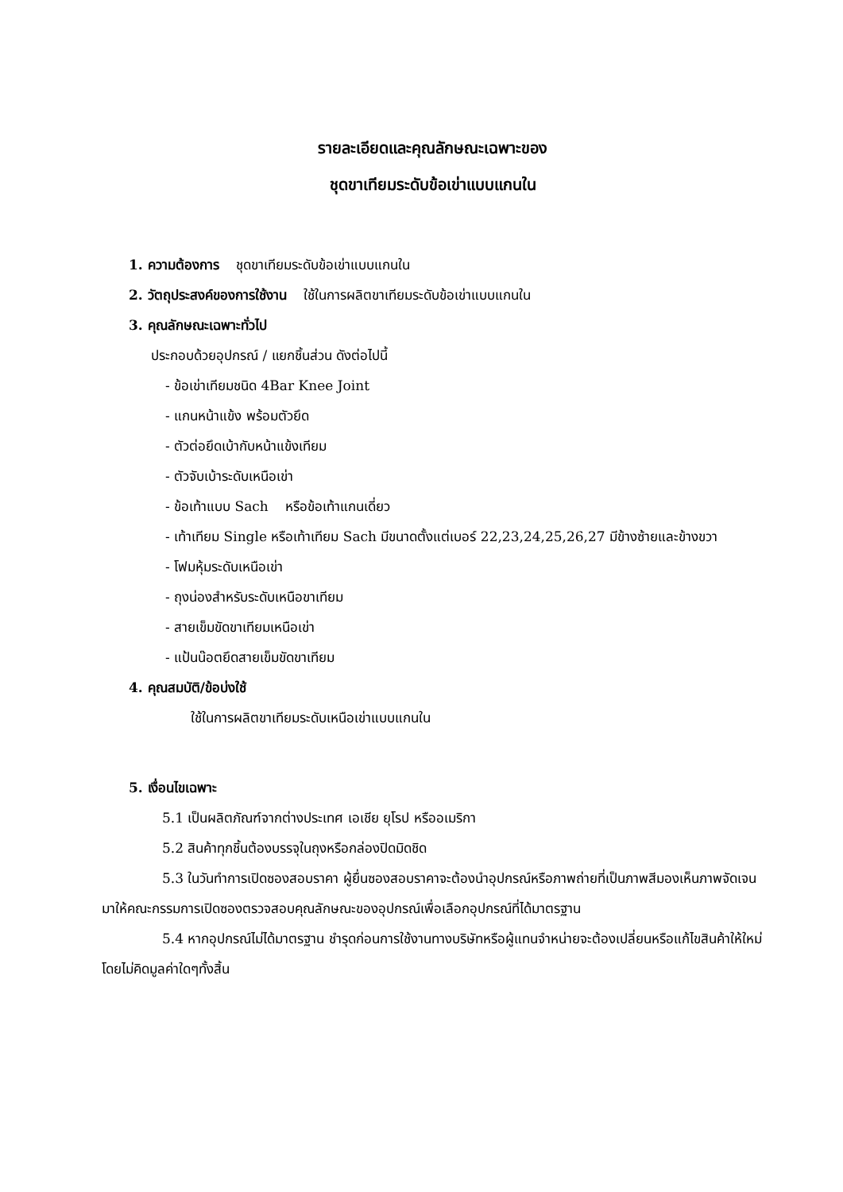รายละเอียดและคุณลักษณะเฉพาะของ
ชุดขาเทียมระดับข้อเข่าแบบแกนใน
1. ความต้องการ ชุดขาเทียมระดับข้อเข่าแบบแกนใน
2. วัตถุประสงค์ของการใช้งาน ใช้ในการผลิตขาเทียมระดับข้อเข่าแบบแกนใน
3. คุณลักษณะเฉพาะทั่วไป
ประกอบด้วยอุปกรณ์ / แยกชิ้นส่วน ดังต่อไปนี้
- ข้อเข่าเทียมชนิด 4Bar Knee Joint
- แกนหน้าแข้ง พร้อมตัวยึด
- ตัวต่อยึดเบ้ากับหน้าแข้งเทียม
- ตัวจับเบ้าระดับเหนือเข่า
- ข้อเท้าแบบ Sach หรือข้อเท้าแกนเดี่ยว
- เท้าเทียม Single หรือเท้าเทียม Sach มีขนาดตั้งแต่เบอร์ 22,23,24,25,26,27 มีข้างซ้ายและข้างขวา
- โฟมหุ้มระดับเหนือเข่า
- ถุงน่องสำหรับระดับเหนือขาเทียม
- สายเข็มขัดขาเทียมเหนือเข่า
- แป้นน๊อตยึดสายเข็มขัดขาเทียม
4. คุณสมบัติ/ข้อบ่งใช้
ใช้ในการผลิตขาเทียมระดับเหนือเข่าแบบแกนใน
5. เงื่อนไขเฉพาะ
5.1 เป็นผลิตภัณฑ์จากต่างประเทศ เอเชีย ยุโรป หรืออเมริกา
5.2 สินค้าทุกชิ้นต้องบรรจุในถุงหรือกล่องปิดมิดชิด
5.3 ในวันทำการเปิดซองสอบราคา ผู้ยื่นซองสอบราคาจะต้องนำอุปกรณ์หรือภาพถ่ายที่เป็นภาพสีมองเห็นภาพจัดเจนมาให้คณะกรรมการเปิดซองตรวจสอบคุณลักษณะของอุปกรณ์เพื่อเลือกอุปกรณ์ที่ได้มาตรฐาน
5.4 หากอุปกรณ์ไม่ได้มาตรฐาน ชำรุดก่อนการใช้งานทางบริษัทหรือผู้แทนจำหน่ายจะต้องเปลี่ยนหรือแก้ไขสินค้าให้ใหม่โดยไม่คิดมูลค่าใดๆทั้งสิ้น